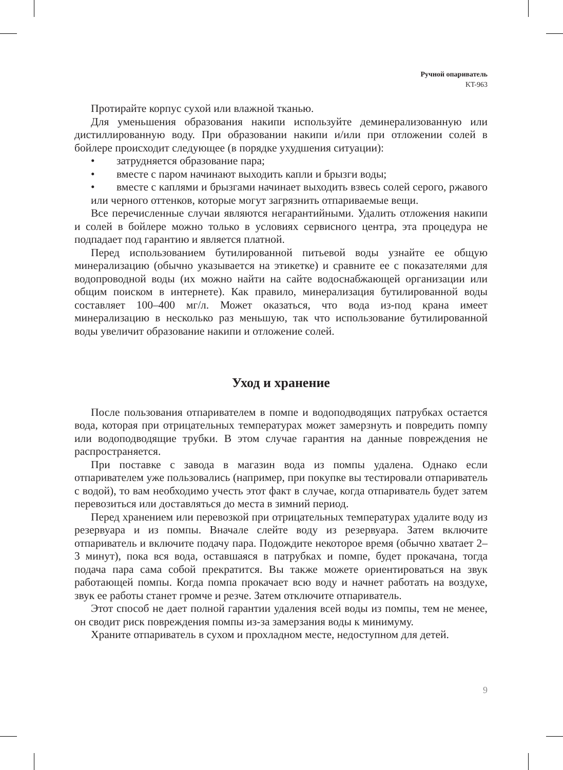Ручной опариватель
KT-963
Протирайте корпус сухой или влажной тканью.
Для уменьшения образования накипи используйте деминерализованную или дистиллированную воду. При образовании накипи и/или при отложении солей в бойлере происходит следующее (в порядке ухудшения ситуации):
• затрудняется образование пара;
• вместе с паром начинают выходить капли и брызги воды;
• вместе с каплями и брызгами начинает выходить взвесь солей серого, ржавого или черного оттенков, которые могут загрязнить отпариваемые вещи.
Все перечисленные случаи являются негарантийными. Удалить отложения накипи и солей в бойлере можно только в условиях сервисного центра, эта процедура не подпадает под гарантию и является платной.
Перед использованием бутилированной питьевой воды узнайте ее общую минерализацию (обычно указывается на этикетке) и сравните ее с показателями для водопроводной воды (их можно найти на сайте водоснабжающей организации или общим поиском в интернете). Как правило, минерализация бутилированной воды составляет 100–400 мг/л. Может оказаться, что вода из-под крана имеет минерализацию в несколько раз меньшую, так что использование бутилированной воды увеличит образование накипи и отложение солей.
Уход и хранение
После пользования отпаривателем в помпе и водоподводящих патрубках остается вода, которая при отрицательных температурах может замерзнуть и повредить помпу или водоподводящие трубки. В этом случае гарантия на данные повреждения не распространяется.
При поставке с завода в магазин вода из помпы удалена. Однако если отпаривателем уже пользовались (например, при покупке вы тестировали отпариватель с водой), то вам необходимо учесть этот факт в случае, когда отпариватель будет затем перевозиться или доставляться до места в зимний период.
Перед хранением или перевозкой при отрицательных температурах удалите воду из резервуара и из помпы. Вначале слейте воду из резервуара. Затем включите отпариватель и включите подачу пара. Подождите некоторое время (обычно хватает 2–3 минут), пока вся вода, оставшаяся в патрубках и помпе, будет прокачана, тогда подача пара сама собой прекратится. Вы также можете ориентироваться на звук работающей помпы. Когда помпа прокачает всю воду и начнет работать на воздухе, звук ее работы станет громче и резче. Затем отключите отпариватель.
Этот способ не дает полной гарантии удаления всей воды из помпы, тем не менее, он сводит риск повреждения помпы из-за замерзания воды к минимуму.
Храните отпариватель в сухом и прохладном месте, недоступном для детей.
9